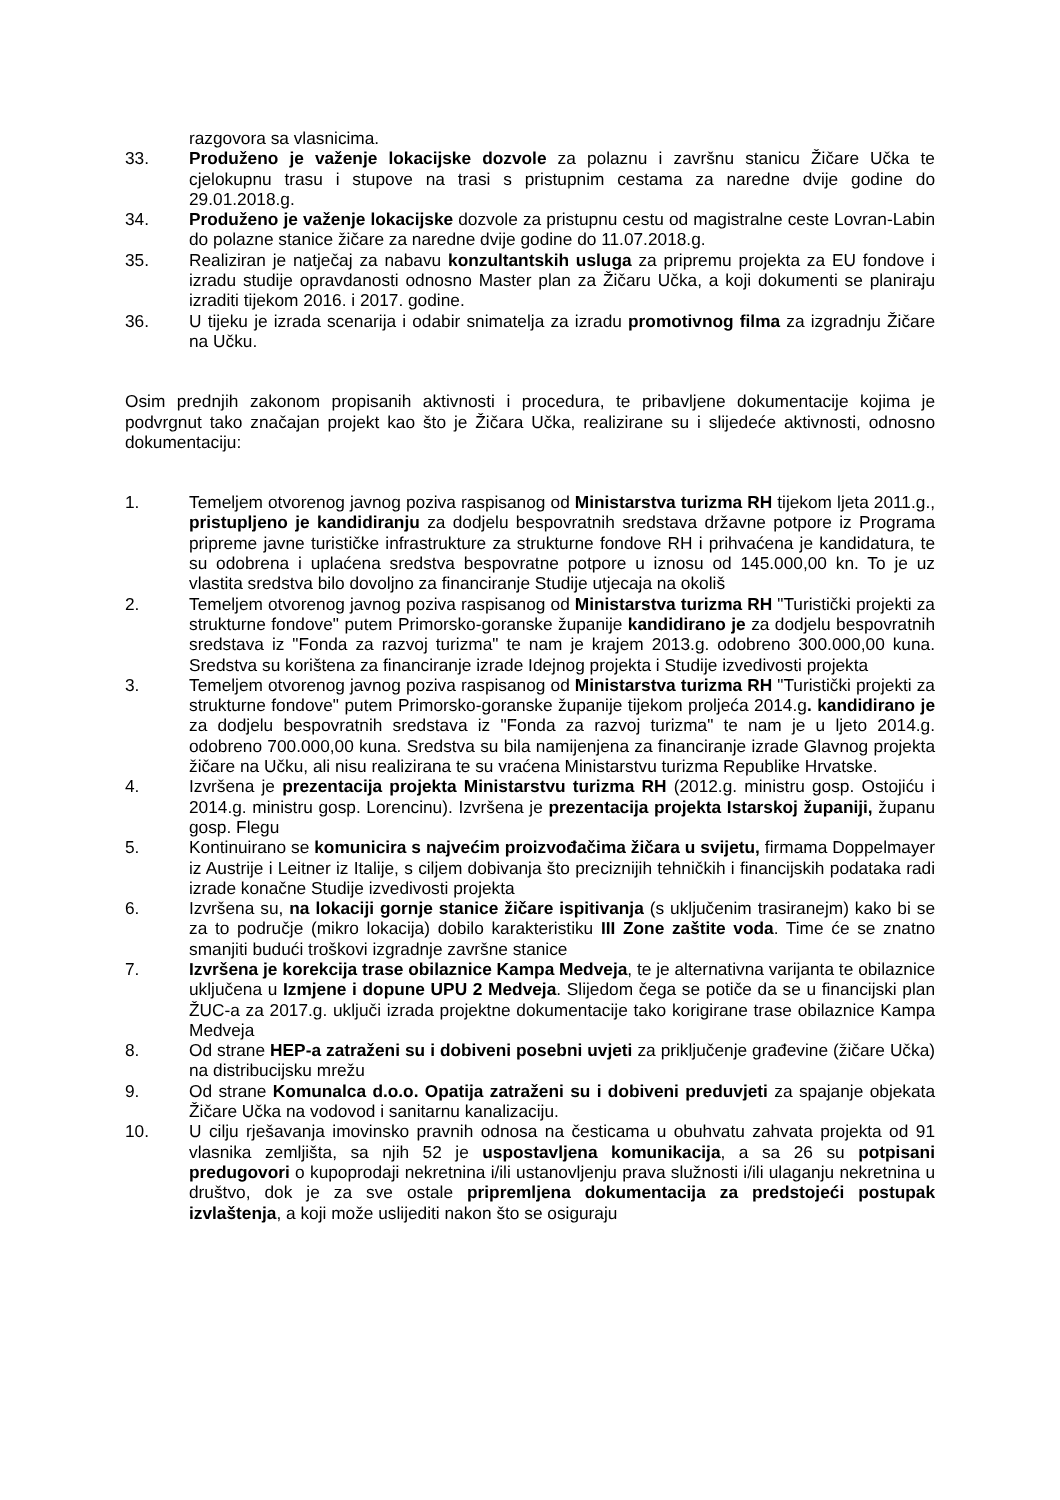razgovora sa vlasnicima.
33. Produženo je važenje lokacijske dozvole za polaznu i završnu stanicu Žičare Učka te cjelokupnu trasu i stupove na trasi s pristupnim cestama za naredne dvije godine do 29.01.2018.g.
34. Produženo je važenje lokacijske dozvole za pristupnu cestu od magistralne ceste Lovran-Labin do polazne stanice žičare za naredne dvije godine do 11.07.2018.g.
35. Realiziran je natječaj za nabavu konzultantskih usluga za pripremu projekta za EU fondove i izradu studije opravdanosti odnosno Master plan za Žičaru Učka, a koji dokumenti se planiraju izraditi tijekom 2016. i 2017. godine.
36. U tijeku je izrada scenarija i odabir snimatelja za izradu promotivnog filma za izgradnju Žičare na Učku.
Osim prednjih zakonom propisanih aktivnosti i procedura, te pribavljene dokumentacije kojima je podvrgnut tako značajan projekt kao što je Žičara Učka, realizirane su i slijedeće aktivnosti, odnosno dokumentaciju:
1. Temeljem otvorenog javnog poziva raspisanog od Ministarstva turizma RH tijekom ljeta 2011.g., pristupljeno je kandidiranju za dodjelu bespovratnih sredstava državne potpore iz Programa pripreme javne turističke infrastrukture za strukturne fondove RH i prihvaćena je kandidatura, te su odobrena i uplaćena sredstva bespovratne potpore u iznosu od 145.000,00 kn. To je uz vlastita sredstva bilo dovoljno za financiranje Studije utjecaja na okoliš
2. Temeljem otvorenog javnog poziva raspisanog od Ministarstva turizma RH "Turistički projekti za strukturne fondove" putem Primorsko-goranske županije kandidirano je za dodjelu bespovratnih sredstava iz "Fonda za razvoj turizma" te nam je krajem 2013.g. odobreno 300.000,00 kuna. Sredstva su korištena za financiranje izrade Idejnog projekta i Studije izvedivosti projekta
3. Temeljem otvorenog javnog poziva raspisanog od Ministarstva turizma RH "Turistički projekti za strukturne fondove" putem Primorsko-goranske županije tijekom proljeća 2014.g. kandidirano je za dodjelu bespovratnih sredstava iz "Fonda za razvoj turizma" te nam je u ljeto 2014.g. odobreno 700.000,00 kuna. Sredstva su bila namijenjena za financiranje izrade Glavnog projekta žičare na Učku, ali nisu realizirana te su vraćena Ministarstvu turizma Republike Hrvatske.
4. Izvršena je prezentacija projekta Ministarstvu turizma RH (2012.g. ministru gosp. Ostojiću i 2014.g. ministru gosp. Lorencinu). Izvršena je prezentacija projekta Istarskoj županiji, županu gosp. Flegu
5. Kontinuirano se komunicira s najvećim proizvođačima žičara u svijetu, firmama Doppelmayer iz Austrije i Leitner iz Italije, s ciljem dobivanja što preciznijih tehničkih i financijskih podataka radi izrade konačne Studije izvedivosti projekta
6. Izvršena su, na lokaciji gornje stanice žičare ispitivanja (s uključenim trasiranejm) kako bi se za to područje (mikro lokacija) dobilo karakteristiku III Zone zaštite voda. Time će se znatno smanjiti budući troškovi izgradnje završne stanice
7. Izvršena je korekcija trase obilaznice Kampa Medveja, te je alternativna varijanta te obilaznice uključena u Izmjene i dopune UPU 2 Medveja. Slijedom čega se potiče da se u financijski plan ŽUC-a za 2017.g. uključi izrada projektne dokumentacije tako korigirane trase obilaznice Kampa Medveja
8. Od strane HEP-a zatraženi su i dobiveni posebni uvjeti za priključenje građevine (žičare Učka) na distribucijsku mrežu
9. Od strane Komunalca d.o.o. Opatija zatraženi su i dobiveni preduvjeti za spajanje objekata Žičare Učka na vodovod i sanitarnu kanalizaciju.
10. U cilju rješavanja imovinsko pravnih odnosa na česticama u obuhvatu zahvata projekta od 91 vlasnika zemljišta, sa njih 52 je uspostavljena komunikacija, a sa 26 su potpisani predugovori o kupoprodaji nekretnina i/ili ustanovljenju prava služnosti i/ili ulaganju nekretnina u društvo, dok je za sve ostale pripremljena dokumentacija za predstojeći postupak izvlaštenja, a koji može uslijediti nakon što se osiguraju